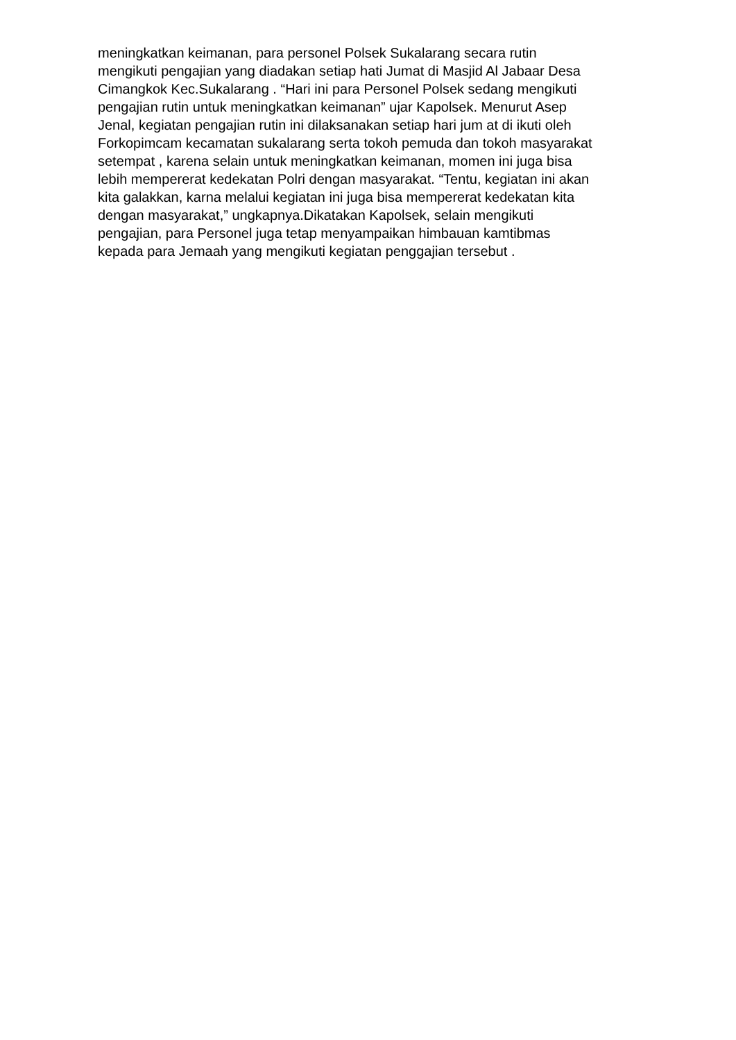meningkatkan keimanan, para personel Polsek Sukalarang secara rutin
mengikuti pengajian yang diadakan setiap hati Jumat di Masjid Al Jabaar Desa
Cimangkok Kec.Sukalarang . “Hari ini para Personel Polsek sedang mengikuti
pengajian rutin untuk meningkatkan keimanan” ujar Kapolsek. Menurut Asep
Jenal, kegiatan pengajian rutin ini dilaksanakan setiap hari jum at di ikuti oleh
Forkopimcam kecamatan sukalarang serta tokoh pemuda dan tokoh masyarakat
setempat , karena selain untuk meningkatkan keimanan, momen ini juga bisa
lebih mempererat kedekatan Polri dengan masyarakat. “Tentu, kegiatan ini akan
kita galakkan, karna melalui kegiatan ini juga bisa mempererat kedekatan kita
dengan masyarakat,” ungkapnya.Dikatakan Kapolsek, selain mengikuti
pengajian, para Personel juga tetap menyampaikan himbauan kamtibmas
kepada para Jemaah yang mengikuti kegiatan penggajian tersebut .